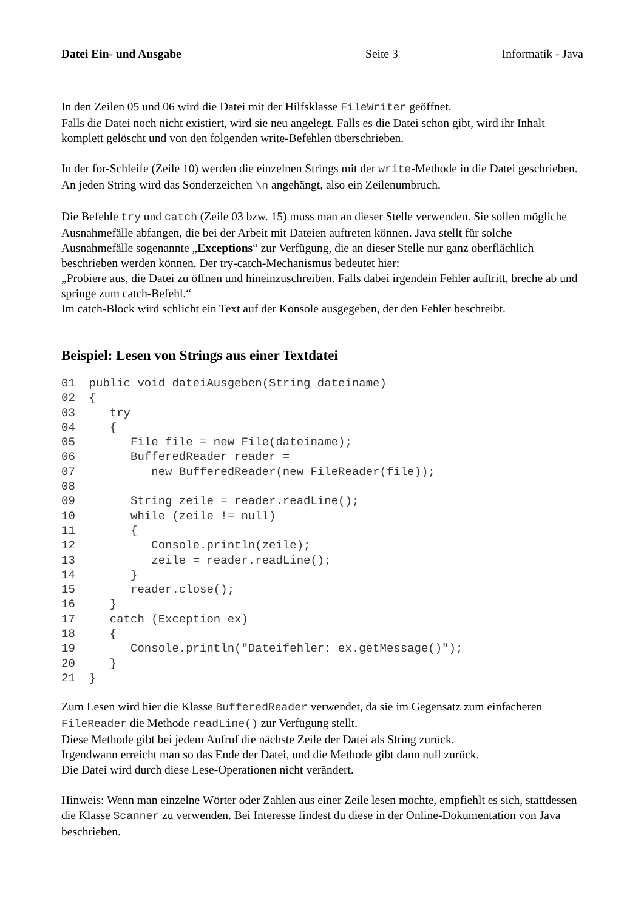Datei Ein- und Ausgabe Seite 3 Informatik - Java
In den Zeilen 05 und 06 wird die Datei mit der Hilfsklasse FileWriter geöffnet.
Falls die Datei noch nicht existiert, wird sie neu angelegt. Falls es die Datei schon gibt, wird ihr Inhalt komplett gelöscht und von den folgenden write-Befehlen überschrieben.
In der for-Schleife (Zeile 10) werden die einzelnen Strings mit der write-Methode in die Datei geschrieben. An jeden String wird das Sonderzeichen \n angehängt, also ein Zeilenumbruch.
Die Befehle try und catch (Zeile 03 bzw. 15) muss man an dieser Stelle verwenden. Sie sollen mögliche Ausnahmefälle abfangen, die bei der Arbeit mit Dateien auftreten können. Java stellt für solche Ausnahmefälle sogenannte „Exceptions“ zur Verfügung, die an dieser Stelle nur ganz oberflächlich beschrieben werden können. Der try-catch-Mechanismus bedeutet hier:
„Probiere aus, die Datei zu öffnen und hineinzuschreiben. Falls dabei irgendein Fehler auftritt, breche ab und springe zum catch-Befehl.“
Im catch-Block wird schlicht ein Text auf der Konsole ausgegeben, der den Fehler beschreibt.
Beispiel: Lesen von Strings aus einer Textdatei
01  public void dateiAusgeben(String dateiname)
02  {
03     try
04     {
05        File file = new File(dateiname);
06        BufferedReader reader =
07           new BufferedReader(new FileReader(file));
08
09        String zeile = reader.readLine();
10        while (zeile != null)
11        {
12           Console.println(zeile);
13           zeile = reader.readLine();
14        }
15        reader.close();
16     }
17     catch (Exception ex)
18     {
19        Console.println("Dateifehler: ex.getMessage()");
20     }
21  }
Zum Lesen wird hier die Klasse BufferedReader verwendet, da sie im Gegensatz zum einfacheren FileReader die Methode readLine() zur Verfügung stellt.
Diese Methode gibt bei jedem Aufruf die nächste Zeile der Datei als String zurück.
Irgendwann erreicht man so das Ende der Datei, und die Methode gibt dann null zurück.
Die Datei wird durch diese Lese-Operationen nicht verändert.
Hinweis: Wenn man einzelne Wörter oder Zahlen aus einer Zeile lesen möchte, empfiehlt es sich, stattdessen die Klasse Scanner zu verwenden. Bei Interesse findest du diese in der Online-Dokumentation von Java beschrieben.